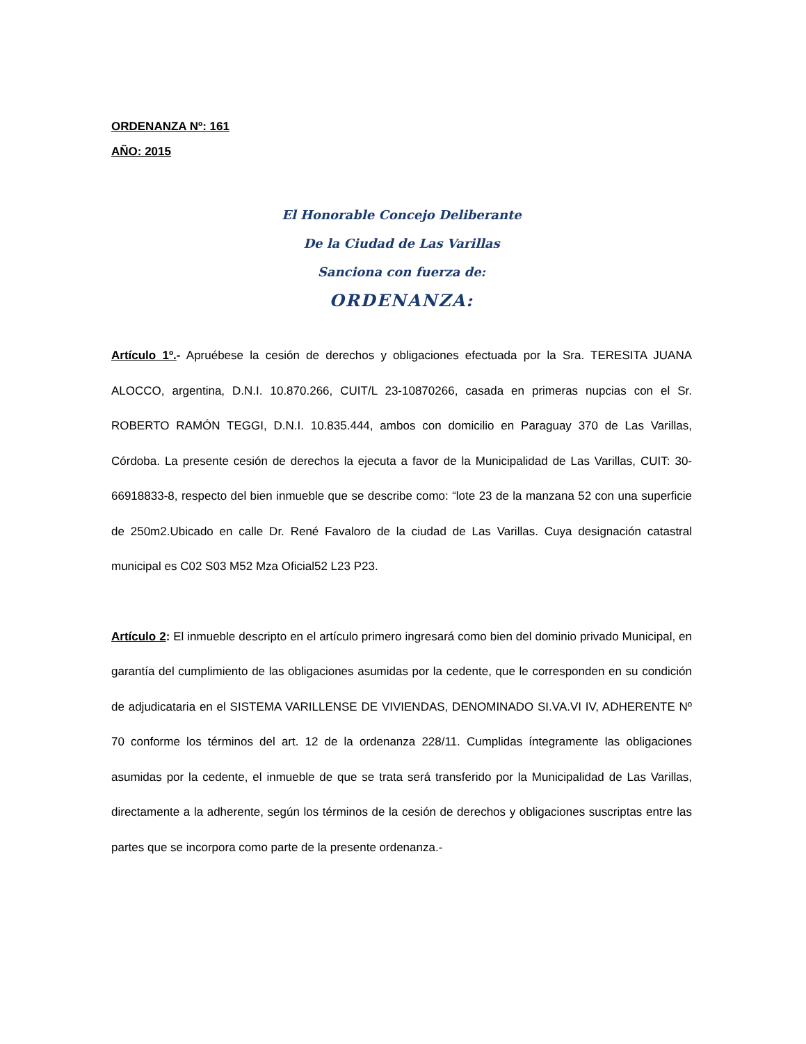ORDENANZA Nº: 161
AÑO: 2015
El Honorable Concejo Deliberante
De la Ciudad de Las Varillas
Sanciona con fuerza de:
ORDENANZA:
Artículo 1º.- Apruébese la cesión de derechos y obligaciones efectuada por la Sra. TERESITA JUANA ALOCCO, argentina, D.N.I. 10.870.266, CUIT/L 23-10870266, casada en primeras nupcias con el Sr. ROBERTO RAMÓN TEGGI, D.N.I. 10.835.444, ambos con domicilio en Paraguay 370 de Las Varillas, Córdoba. La presente cesión de derechos la ejecuta a favor de la Municipalidad de Las Varillas, CUIT: 30-66918833-8, respecto del bien inmueble que se describe como: “lote 23 de la manzana 52 con una superficie de 250m2.Ubicado en calle Dr. René Favaloro de la ciudad de Las Varillas. Cuya designación catastral municipal es C02 S03 M52 Mza Oficial52 L23 P23.
Artículo 2: El inmueble descripto en el artículo primero ingresará como bien del dominio privado Municipal, en garantía del cumplimiento de las obligaciones asumidas por la cedente, que le corresponden en su condición de adjudicataria en el SISTEMA VARILLENSE DE VIVIENDAS, DENOMINADO SI.VA.VI IV, ADHERENTE Nº 70 conforme los términos del art. 12 de la ordenanza 228/11. Cumplidas íntegramente las obligaciones asumidas por la cedente, el inmueble de que se trata será transferido por la Municipalidad de Las Varillas, directamente a la adherente, según los términos de la cesión de derechos y obligaciones suscriptas entre las partes que se incorpora como parte de la presente ordenanza.-